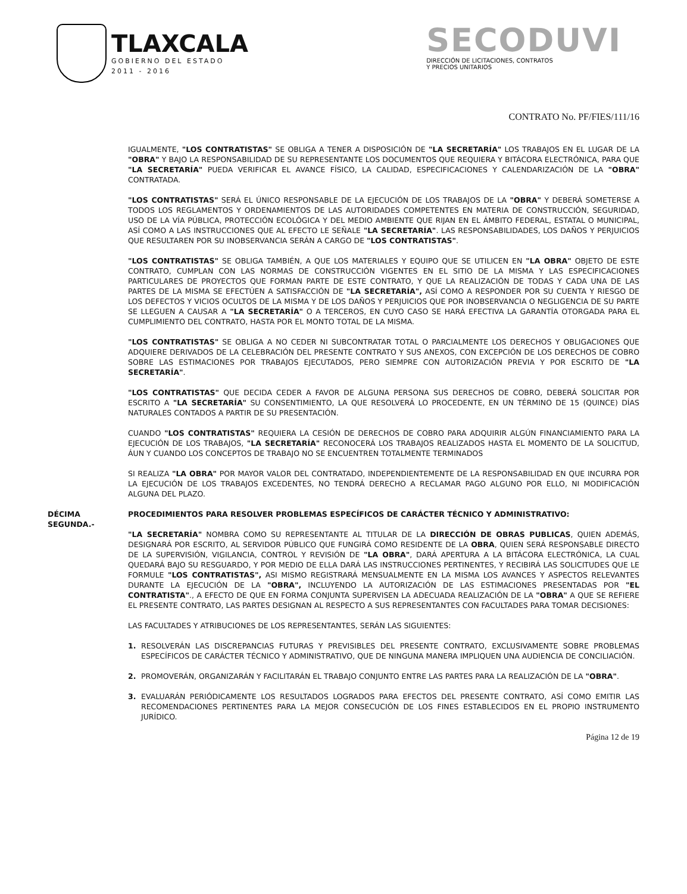TLAXCALA
GOBIERNO DEL ESTADO
2011 - 2016
SECODUVI
DIRECCIÓN DE LICITACIONES, CONTRATOS
Y PRECIOS UNITARIOS
CONTRATO No. PF/FIES/111/16
IGUALMENTE, "LOS CONTRATISTAS" SE OBLIGA A TENER A DISPOSICIÓN DE "LA SECRETARÍA" LOS TRABAJOS EN EL LUGAR DE LA "OBRA" Y BAJO LA RESPONSABILIDAD DE SU REPRESENTANTE LOS DOCUMENTOS QUE REQUIERA Y BITÁCORA ELECTRÓNICA, PARA QUE "LA SECRETARÍA" PUEDA VERIFICAR EL AVANCE FÍSICO, LA CALIDAD, ESPECIFICACIONES Y CALENDARIZACIÓN DE LA "OBRA" CONTRATADA.
"LOS CONTRATISTAS" SERÁ EL ÚNICO RESPONSABLE DE LA EJECUCIÓN DE LOS TRABAJOS DE LA "OBRA" Y DEBERÁ SOMETERSE A TODOS LOS REGLAMENTOS Y ORDENAMIENTOS DE LAS AUTORIDADES COMPETENTES EN MATERIA DE CONSTRUCCIÓN, SEGURIDAD, USO DE LA VÍA PÚBLICA, PROTECCIÓN ECOLÓGICA Y DEL MEDIO AMBIENTE QUE RIJAN EN EL ÁMBITO FEDERAL, ESTATAL O MUNICIPAL, ASÍ COMO A LAS INSTRUCCIONES QUE AL EFECTO LE SEÑALE "LA SECRETARÍA". LAS RESPONSABILIDADES, LOS DAÑOS Y PERJUICIOS QUE RESULTAREN POR SU INOBSERVANCIA SERÁN A CARGO DE "LOS CONTRATISTAS".
"LOS CONTRATISTAS" SE OBLIGA TAMBIÉN, A QUE LOS MATERIALES Y EQUIPO QUE SE UTILICEN EN "LA OBRA" OBJETO DE ESTE CONTRATO, CUMPLAN CON LAS NORMAS DE CONSTRUCCIÓN VIGENTES EN EL SITIO DE LA MISMA Y LAS ESPECIFICACIONES PARTICULARES DE PROYECTOS QUE FORMAN PARTE DE ESTE CONTRATO, Y QUE LA REALIZACIÓN DE TODAS Y CADA UNA DE LAS PARTES DE LA MISMA SE EFECTÚEN A SATISFACCIÓN DE "LA SECRETARÍA", ASÍ COMO A RESPONDER POR SU CUENTA Y RIESGO DE LOS DEFECTOS Y VICIOS OCULTOS DE LA MISMA Y DE LOS DAÑOS Y PERJUICIOS QUE POR INOBSERVANCIA O NEGLIGENCIA DE SU PARTE SE LLEGUEN A CAUSAR A "LA SECRETARÍA" O A TERCEROS, EN CUYO CASO SE HARÁ EFECTIVA LA GARANTÍA OTORGADA PARA EL CUMPLIMIENTO DEL CONTRATO, HASTA POR EL MONTO TOTAL DE LA MISMA.
"LOS CONTRATISTAS" SE OBLIGA A NO CEDER NI SUBCONTRATAR TOTAL O PARCIALMENTE LOS DERECHOS Y OBLIGACIONES QUE ADQUIERE DERIVADOS DE LA CELEBRACIÓN DEL PRESENTE CONTRATO Y SUS ANEXOS, CON EXCEPCIÓN DE LOS DERECHOS DE COBRO SOBRE LAS ESTIMACIONES POR TRABAJOS EJECUTADOS, PERO SIEMPRE CON AUTORIZACIÓN PREVIA Y POR ESCRITO DE "LA SECRETARÍA".
"LOS CONTRATISTAS" QUE DECIDA CEDER A FAVOR DE ALGUNA PERSONA SUS DERECHOS DE COBRO, DEBERÁ SOLICITAR POR ESCRITO A "LA SECRETARÍA" SU CONSENTIMIENTO, LA QUE RESOLVERÁ LO PROCEDENTE, EN UN TÉRMINO DE 15 (QUINCE) DÍAS NATURALES CONTADOS A PARTIR DE SU PRESENTACIÓN.
CUANDO "LOS CONTRATISTAS" REQUIERA LA CESIÓN DE DERECHOS DE COBRO PARA ADQUIRIR ALGÚN FINANCIAMIENTO PARA LA EJECUCIÓN DE LOS TRABAJOS, "LA SECRETARÍA" RECONOCERÁ LOS TRABAJOS REALIZADOS HASTA EL MOMENTO DE LA SOLICITUD, ÁUN Y CUANDO LOS CONCEPTOS DE TRABAJO NO SE ENCUENTREN TOTALMENTE TERMINADOS
SI REALIZA "LA OBRA" POR MAYOR VALOR DEL CONTRATADO, INDEPENDIENTEMENTE DE LA RESPONSABILIDAD EN QUE INCURRA POR LA EJECUCIÓN DE LOS TRABAJOS EXCEDENTES, NO TENDRÁ DERECHO A RECLAMAR PAGO ALGUNO POR ELLO, NI MODIFICACIÓN ALGUNA DEL PLAZO.
DÉCIMA SEGUNDA.- PROCEDIMIENTOS PARA RESOLVER PROBLEMAS ESPECÍFICOS DE CARÁCTER TÉCNICO Y ADMINISTRATIVO:
"LA SECRETARÍA" NOMBRA COMO SU REPRESENTANTE AL TITULAR DE LA DIRECCIÓN DE OBRAS PUBLICAS, QUIEN ADEMÁS, DESIGNARÁ POR ESCRITO, AL SERVIDOR PÚBLICO QUE FUNGIRÁ COMO RESIDENTE DE LA OBRA, QUIEN SERÁ RESPONSABLE DIRECTO DE LA SUPERVISIÓN, VIGILANCIA, CONTROL Y REVISIÓN DE "LA OBRA", DARÁ APERTURA A LA BITÁCORA ELECTRÓNICA, LA CUAL QUEDARÁ BAJO SU RESGUARDO, Y POR MEDIO DE ELLA DARÁ LAS INSTRUCCIONES PERTINENTES, Y RECIBIRÁ LAS SOLICITUDES QUE LE FORMULE "LOS CONTRATISTAS", ASI MISMO REGISTRARÁ MENSUALMENTE EN LA MISMA LOS AVANCES Y ASPECTOS RELEVANTES DURANTE LA EJECUCIÓN DE LA "OBRA", INCLUYENDO LA AUTORIZACIÓN DE LAS ESTIMACIONES PRESENTADAS POR "EL CONTRATISTA"., A EFECTO DE QUE EN FORMA CONJUNTA SUPERVISEN LA ADECUADA REALIZACIÓN DE LA "OBRA" A QUE SE REFIERE EL PRESENTE CONTRATO, LAS PARTES DESIGNAN AL RESPECTO A SUS REPRESENTANTES CON FACULTADES PARA TOMAR DECISIONES:
LAS FACULTADES Y ATRIBUCIONES DE LOS REPRESENTANTES, SERÁN LAS SIGUIENTES:
1. RESOLVERÁN LAS DISCREPANCIAS FUTURAS Y PREVISIBLES DEL PRESENTE CONTRATO, EXCLUSIVAMENTE SOBRE PROBLEMAS ESPECÍFICOS DE CARÁCTER TÉCNICO Y ADMINISTRATIVO, QUE DE NINGUNA MANERA IMPLIQUEN UNA AUDIENCIA DE CONCILIACIÓN.
2. PROMOVERÁN, ORGANIZARÁN Y FACILITARÁN EL TRABAJO CONJUNTO ENTRE LAS PARTES PARA LA REALIZACIÓN DE LA "OBRA".
3. EVALUARÁN PERIÓDICAMENTE LOS RESULTADOS LOGRADOS PARA EFECTOS DEL PRESENTE CONTRATO, ASÍ COMO EMITIR LAS RECOMENDACIONES PERTINENTES PARA LA MEJOR CONSECUCIÓN DE LOS FINES ESTABLECIDOS EN EL PROPIO INSTRUMENTO JURÍDICO.
Página 12 de 19